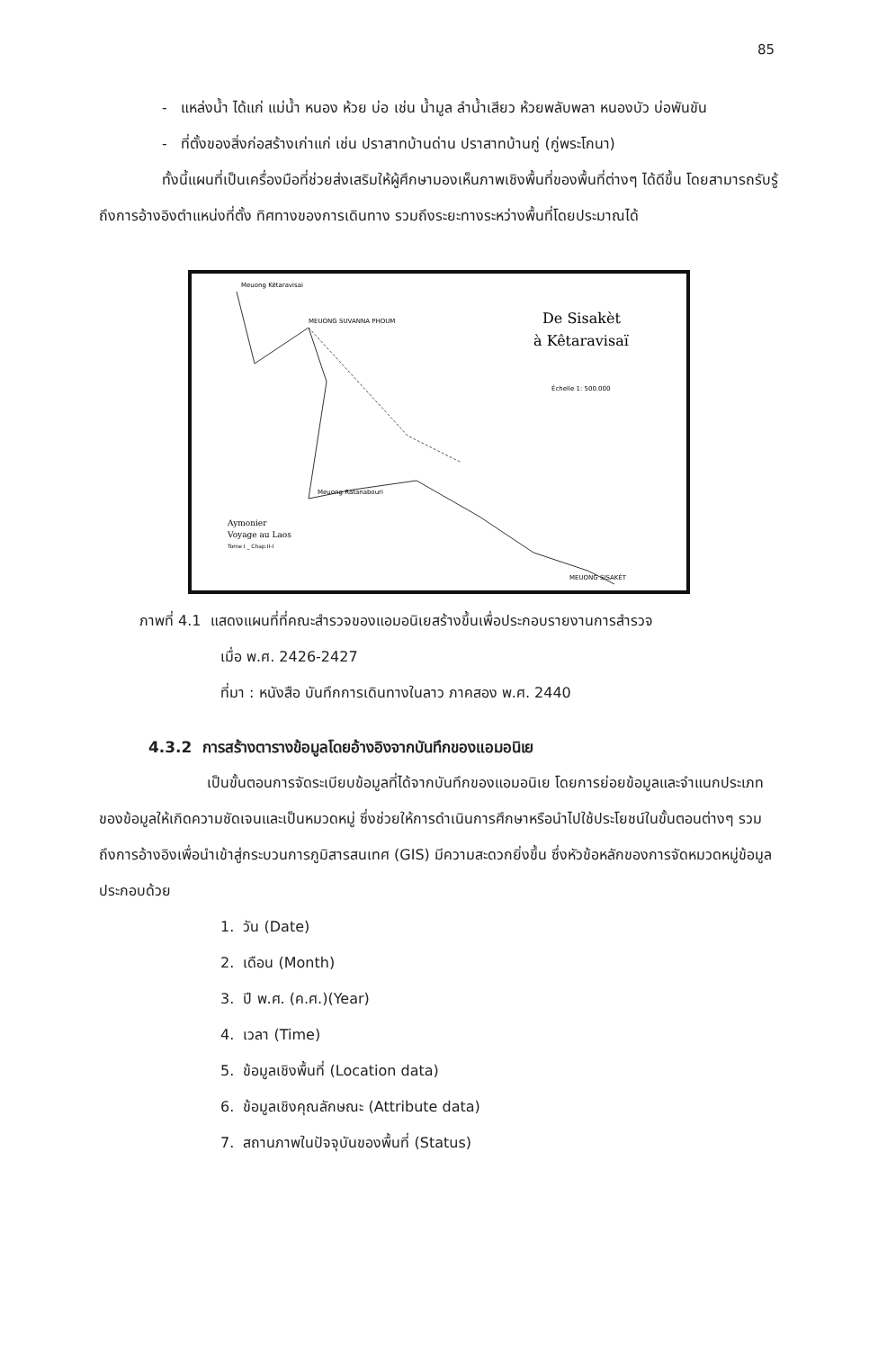85
- แหล่งน้ำ ได้แก่ แม่น้ำ หนอง ห้วย บ่อ เช่น น้ำมูล ลำน้ำเสียว ห้วยพลับพลา หนองบัว บ่อพันขัน
- ที่ตั้งของสิ่งก่อสร้างเก่าแก่ เช่น ปราสาทบ้านด่าน ปราสาทบ้านกู่ (กู่พระโกนา)
ทั้งนี้แผนที่เป็นเครื่องมือที่ช่วยส่งเสริมให้ผู้ศึกษามองเห็นภาพเชิงพื้นที่ของพื้นที่ต่างๆ ได้ดีขึ้น โดยสามารถรับรู้ถึงการอ้างอิงตำแหน่งที่ตั้ง ทิศทางของการเดินทาง รวมถึงระยะทางระหว่างพื้นที่โดยประมาณได้
De Sisakèt
à Kêtaravisaï
Échelle 1: 500.000
Meuong Kêtaravisai
MEUONG SUVANNA PHOUM
Meuong Ratanabouri
MEUONG SISAKÈT
Aymonier
Voyage au Laos
Tome I _ Chap.II-I
ภาพที่ 4.1 แสดงแผนที่ที่คณะสำรวจของแอมอนิเยสร้างขึ้นเพื่อประกอบรายงานการสำรวจ
เมื่อ พ.ศ. 2426-2427
ที่มา : หนังสือ บันทึกการเดินทางในลาว ภาคสอง พ.ศ. 2440
4.3.2 การสร้างตารางข้อมูลโดยอ้างอิงจากบันทึกของแอมอนิเย
เป็นขั้นตอนการจัดระเบียบข้อมูลที่ได้จากบันทึกของแอมอนิเย โดยการย่อยข้อมูลและจำแนกประเภทของข้อมูลให้เกิดความชัดเจนและเป็นหมวดหมู่ ซึ่งช่วยให้การดำเนินการศึกษาหรือนำไปใช้ประโยชน์ในขั้นตอนต่างๆ รวมถึงการอ้างอิงเพื่อนำเข้าสู่กระบวนการภูมิสารสนเทศ (GIS) มีความสะดวกยิ่งขึ้น ซึ่งหัวข้อหลักของการจัดหมวดหมู่ข้อมูล ประกอบด้วย
1. วัน (Date)
2. เดือน (Month)
3. ปี พ.ศ. (ค.ศ.)(Year)
4. เวลา (Time)
5. ข้อมูลเชิงพื้นที่ (Location data)
6. ข้อมูลเชิงคุณลักษณะ (Attribute data)
7. สถานภาพในปัจจุบันของพื้นที่ (Status)